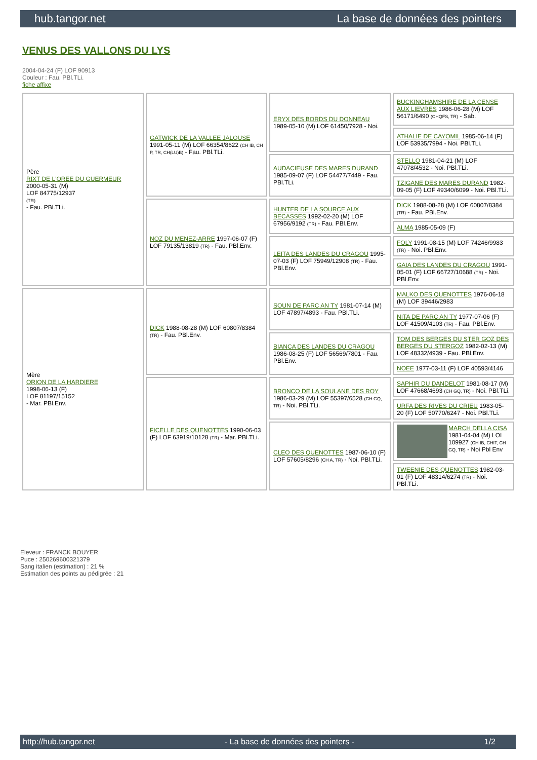hub.tangor.net La base de données des pointers
VENUS DES VALLONS DU LYS
2004-04-24 (F) LOF 90913
Couleur : Fau. PBl.TLi.
fiche affixe
| Père RIXT DE L'OREE DU GUERMEUR 2000-05-31 (M) LOF 84775/12937 (TR) - Fau. PBl.TLi. | GATWICK DE LA VALLEE JALOUSE 1991-05-11 (M) LOF 66354/8622 (CH IB, CH P, TR, CH(LU)B) - Fau. PBl.TLi. | ERYX DES BORDS DU DONNEAU 1989-05-10 (M) LOF 61450/7928 - Noi. | BUCKINGHAMSHIRE DE LA CENSE AUX LIEVRES 1986-06-28 (M) LOF 56171/6490 (CHQFS, TR) - Sab. |
| | | | ATHALIE DE CAYOMIL 1985-06-14 (F) LOF 53935/7994 - Noi. PBl.TLi. |
| | | AUDACIEUSE DES MARES DURAND 1985-09-07 (F) LOF 54477/7449 - Fau. PBl.TLi. | STELLO 1981-04-21 (M) LOF 47078/4532 - Noi. PBl.TLi. |
| | | | TZIGANE DES MARES DURAND 1982-09-05 (F) LOF 49340/6099 - Noi. PBl.TLi. |
| | NOZ DU MENEZ-ARRE 1997-06-07 (F) LOF 79135/13819 (TR) - Fau. PBl.Env. | HUNTER DE LA SOURCE AUX BECASSES 1992-02-20 (M) LOF 67956/9192 (TR) - Fau. PBl.Env. | DICK 1988-08-28 (M) LOF 60807/8384 (TR) - Fau. PBl.Env. |
| | | | ALMA 1985-05-09 (F) |
| | | LEITA DES LANDES DU CRAGOU 1995-07-03 (F) LOF 75949/12908 (TR) - Fau. PBl.Env. | FOLY 1991-08-15 (M) LOF 74246/9983 (TR) - Noi. PBl.Env. |
| | | | GAIA DES LANDES DU CRAGOU 1991-05-01 (F) LOF 66727/10688 (TR) - Noi. PBl.Env. |
| Mère ORION DE LA HARDIERE 1998-06-13 (F) LOF 81197/15152 - Mar. PBl.Env. | DICK 1988-08-28 (M) LOF 60807/8384 (TR) - Fau. PBl.Env. | SOUN DE PARC AN TY 1981-07-14 (M) LOF 47897/4893 - Fau. PBl.TLi. | MALKO DES QUENOTTES 1976-06-18 (M) LOF 39446/2983 |
| | | | NITA DE PARC AN TY 1977-07-06 (F) LOF 41509/4103 (TR) - Fau. PBl.Env. |
| | | BIANCA DES LANDES DU CRAGOU 1986-08-25 (F) LOF 56569/7801 - Fau. PBl.Env. | TOM DES BERGES DU STER GOZ DES BERGES DU STERGOZ 1982-02-13 (M) LOF 48332/4939 - Fau. PBl.Env. |
| | | | NOEE 1977-03-11 (F) LOF 40593/4146 |
| | FICELLE DES QUENOTTES 1990-06-03 (F) LOF 63919/10128 (TR) - Mar. PBl.TLi. | BRONCO DE LA SOULANE DES ROY 1986-03-29 (M) LOF 55397/6528 (CH GQ, TR) - Noi. PBl.TLi. | SAPHIR DU DANDELOT 1981-08-17 (M) LOF 47668/4693 (CH GQ, TR) - Noi. PBl.TLi. |
| | | | URFA DES RIVES DU CRIEU 1983-05-20 (F) LOF 50770/6247 - Noi. PBl.TLi. |
| | | CLEO DES QUENOTTES 1987-06-10 (F) LOF 57605/8296 (CH A, TR) - Noi. PBl.TLi. | MARCH DELLA CISA 1981-04-04 (M) LOI 109927 (CH IB, CHIT, CH GQ, TR) - Noi Pbl Env |
| | | | TWEENIE DES QUENOTTES 1982-03-01 (F) LOF 48314/6274 (TR) - Noi. PBl.TLi. |
Eleveur : FRANCK BOUYER
Puce : 250269600321379
Sang italien (estimation) : 21 %
Estimation des points au pédigrée : 21
http://hub.tangor.net - La base de données des pointers - 1/2